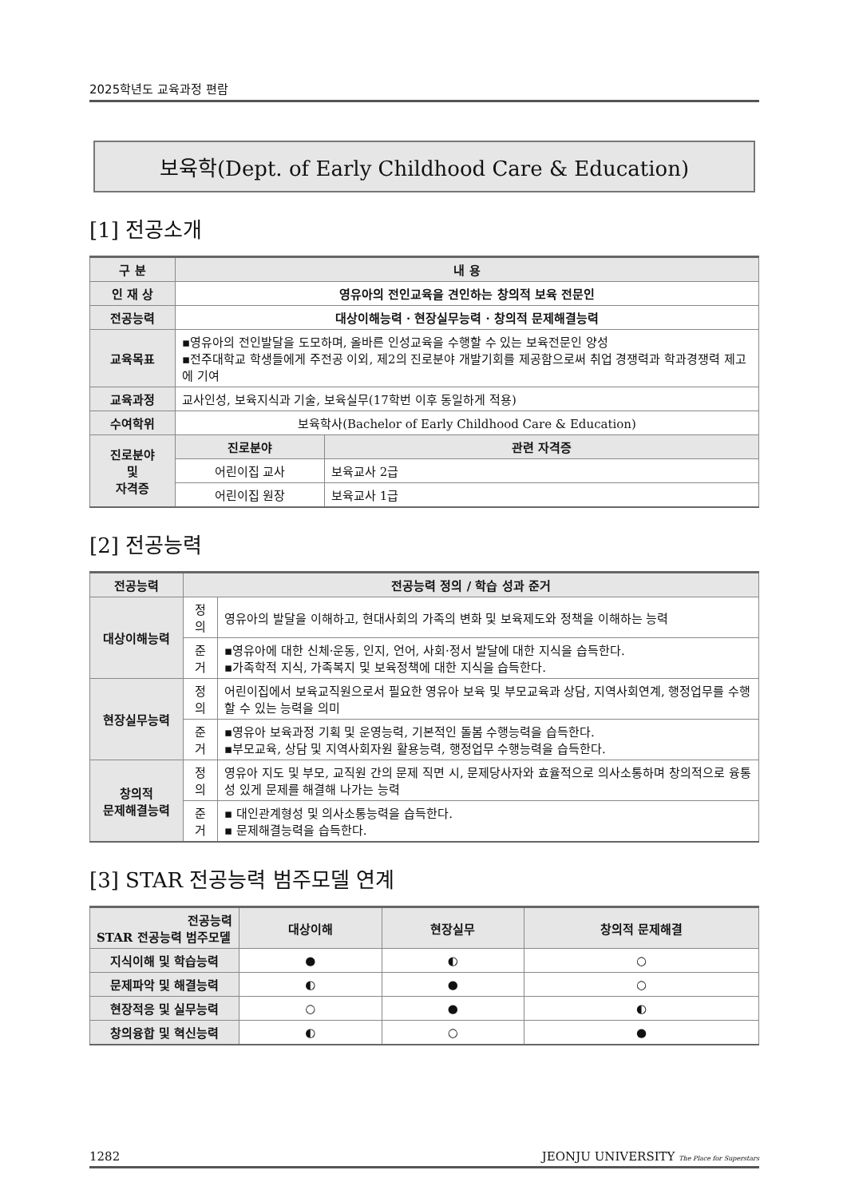2025학년도 교육과정 편람
보육학(Dept. of Early Childhood Care & Education)
[1] 전공소개
| 구 분 | 내 용 | |
| --- | --- | --- |
| 인 재 상 | 영유아의 전인교육을 견인하는 창의적 보육 전문인 | |
| 전공능력 | 대상이해능력 · 현장실무능력 · 창의적 문제해결능력 | |
| 교육목표 | ▪영유아의 전인발달을 도모하며, 올바른 인성교육을 수행할 수 있는 보육전문인 양성 ▪전주대학교 학생들에게 주전공 이외, 제2의 진로분야 개발기회를 제공함으로써 취업 경쟁력과 학과경쟁력 제고에 기여 | |
| 교육과정 | 교사인성, 보육지식과 기술, 보육실무(17학번 이후 동일하게 적용) | |
| 수여학위 | 보육학사(Bachelor of Early Childhood Care & Education) | |
| 진로분야 및 자격증 | 진로분야 | 관련 자격증 |
| | 어린이집 교사 | 보육교사 2급 |
| | 어린이집 원장 | 보육교사 1급 |
[2] 전공능력
| 전공능력 | 전공능력 정의 / 학습 성과 준거 | |
| --- | --- | --- |
| 대상이해능력 | 정의 | 영유아의 발달을 이해하고, 현대사회의 가족의 변화 및 보육제도와 정책을 이해하는 능력 |
| | 준거 | ▪영유아에 대한 신체·운동, 인지, 언어, 사회·정서 발달에 대한 지식을 습득한다. ▪가족학적 지식, 가족복지 및 보육정책에 대한 지식을 습득한다. |
| 현장실무능력 | 정의 | 어린이집에서 보육교직원으로서 필요한 영유아 보육 및 부모교육과 상담, 지역사회연계, 행정업무를 수행할 수 있는 능력을 의미 |
| | 준거 | ▪영유아 보육과정 기획 및 운영능력, 기본적인 돌봄 수행능력을 습득한다. ▪부모교육, 상담 및 지역사회자원 활용능력, 행정업무 수행능력을 습득한다. |
| 창의적 문제해결능력 | 정의 | 영유아 지도 및 부모, 교직원 간의 문제 직면 시, 문제당사자와 효율적으로 의사소통하며 창의적으로 융통성 있게 문제를 해결해 나가는 능력 |
| | 준거 | ▪ 대인관계형성 및 의사소통능력을 습득한다. ▪ 문제해결능력을 습득한다. |
[3] STAR 전공능력 범주모델 연계
| 전공능력 STAR 전공능력 범주모델 | 대상이해 | 현장실무 | 창의적 문제해결 |
| --- | --- | --- | --- |
| 지식이해 및 학습능력 | ● | ◐ | ○ |
| 문제파악 및 해결능력 | ◐ | ● | ○ |
| 현장적응 및 실무능력 | ○ | ● | ◐ |
| 창의융합 및 혁신능력 | ◐ | ○ | ● |
1282 JEONJU UNIVERSITY The Place for Superstars